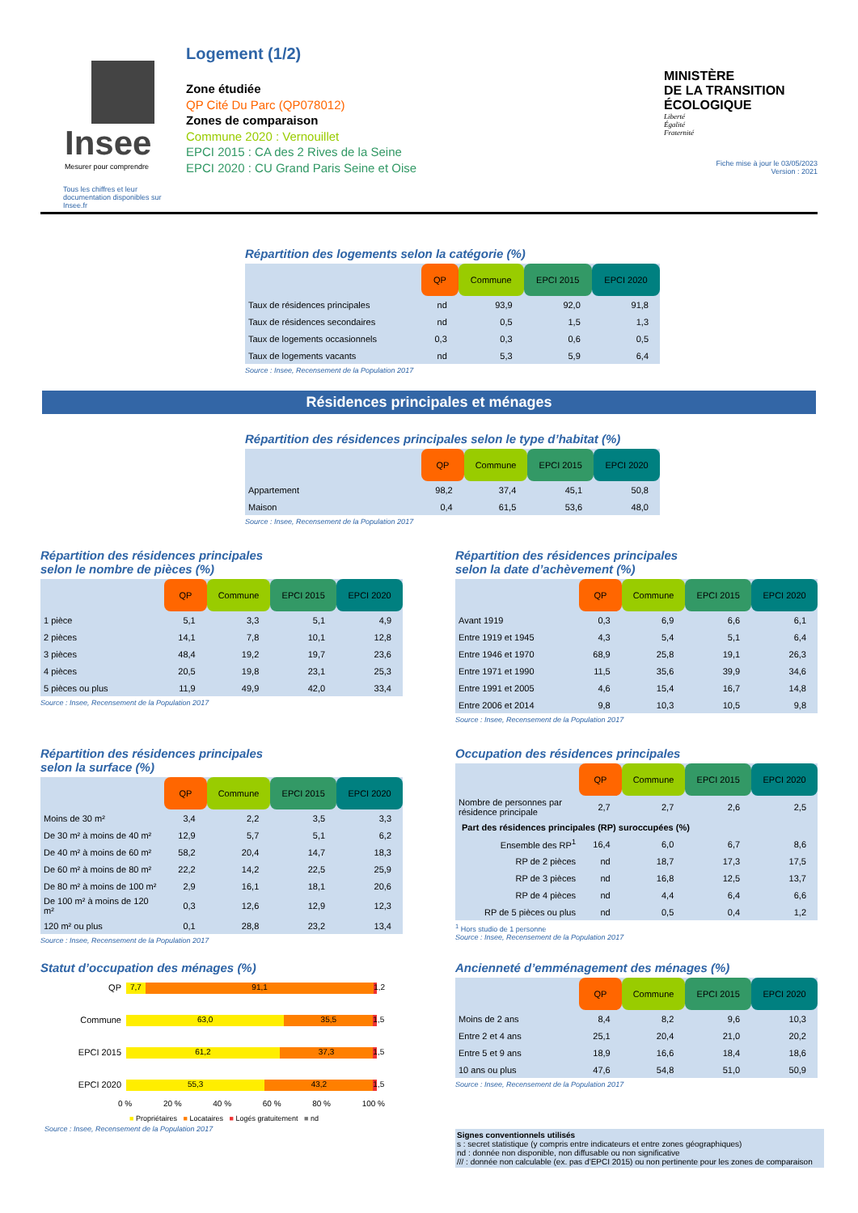Insee
Mesurer pour comprendre
Tous les chiffres et leur documentation disponibles sur Insee.fr
Logement (1/2)
Zone étudiée
QP Cité Du Parc (QP078012)
Zones de comparaison
Commune 2020 : Vernouillet
EPCI 2015 : CA des 2 Rives de la Seine
EPCI 2020 : CU Grand Paris Seine et Oise
MINISTÈRE
DE LA TRANSITION
ÉCOLOGIQUE
Liberté
Égalité
Fraternité
Fiche mise à jour le 03/05/2023
Version : 2021
Répartition des logements selon la catégorie (%)
| | QP | Commune | EPCI 2015 | EPCI 2020 |
| --- | --- | --- | --- | --- |
| Taux de résidences principales | nd | 93,9 | 92,0 | 91,8 |
| Taux de résidences secondaires | nd | 0,5 | 1,5 | 1,3 |
| Taux de logements occasionnels | 0,3 | 0,3 | 0,6 | 0,5 |
| Taux de logements vacants | nd | 5,3 | 5,9 | 6,4 |
Source : Insee, Recensement de la Population 2017
Résidences principales et ménages
Répartition des résidences principales selon le type d’habitat (%)
| | QP | Commune | EPCI 2015 | EPCI 2020 |
| --- | --- | --- | --- | --- |
| Appartement | 98,2 | 37,4 | 45,1 | 50,8 |
| Maison | 0,4 | 61,5 | 53,6 | 48,0 |
Source : Insee, Recensement de la Population 2017
Répartition des résidences principales
selon le nombre de pièces (%)
| | QP | Commune | EPCI 2015 | EPCI 2020 |
| --- | --- | --- | --- | --- |
| 1 pièce | 5,1 | 3,3 | 5,1 | 4,9 |
| 2 pièces | 14,1 | 7,8 | 10,1 | 12,8 |
| 3 pièces | 48,4 | 19,2 | 19,7 | 23,6 |
| 4 pièces | 20,5 | 19,8 | 23,1 | 25,3 |
| 5 pièces ou plus | 11,9 | 49,9 | 42,0 | 33,4 |
Source : Insee, Recensement de la Population 2017
Répartition des résidences principales
selon la date d’achèvement (%)
| | QP | Commune | EPCI 2015 | EPCI 2020 |
| --- | --- | --- | --- | --- |
| Avant 1919 | 0,3 | 6,9 | 6,6 | 6,1 |
| Entre 1919 et 1945 | 4,3 | 5,4 | 5,1 | 6,4 |
| Entre 1946 et 1970 | 68,9 | 25,8 | 19,1 | 26,3 |
| Entre 1971 et 1990 | 11,5 | 35,6 | 39,9 | 34,6 |
| Entre 1991 et 2005 | 4,6 | 15,4 | 16,7 | 14,8 |
| Entre 2006 et 2014 | 9,8 | 10,3 | 10,5 | 9,8 |
Source : Insee, Recensement de la Population 2017
Répartition des résidences principales
selon la surface (%)
| | QP | Commune | EPCI 2015 | EPCI 2020 |
| --- | --- | --- | --- | --- |
| Moins de 30 m² | 3,4 | 2,2 | 3,5 | 3,3 |
| De 30 m² à moins de 40 m² | 12,9 | 5,7 | 5,1 | 6,2 |
| De 40 m² à moins de 60 m² | 58,2 | 20,4 | 14,7 | 18,3 |
| De 60 m² à moins de 80 m² | 22,2 | 14,2 | 22,5 | 25,9 |
| De 80 m² à moins de 100 m² | 2,9 | 16,1 | 18,1 | 20,6 |
| De 100 m² à moins de 120 m² | 0,3 | 12,6 | 12,9 | 12,3 |
| 120 m² ou plus | 0,1 | 28,8 | 23,2 | 13,4 |
Source : Insee, Recensement de la Population 2017
Occupation des résidences principales
| | QP | Commune | EPCI 2015 | EPCI 2020 |
| --- | --- | --- | --- | --- |
| Nombre de personnes par résidence principale | 2,7 | 2,7 | 2,6 | 2,5 |
| Part des résidences principales (RP) suroccupées (%) | | | | |
| Ensemble des RP<sup>1</sup> | 16,4 | 6,0 | 6,7 | 8,6 |
| RP de 2 pièces | nd | 18,7 | 17,3 | 17,5 |
| RP de 3 pièces | nd | 16,8 | 12,5 | 13,7 |
| RP de 4 pièces | nd | 4,4 | 6,4 | 6,6 |
| RP de 5 pièces ou plus | nd | 0,5 | 0,4 | 1,2 |
<sup>1</sup> Hors studio de 1 personne
Source : Insee, Recensement de la Population 2017
Statut d’occupation des ménages (%)
QP
7,7 91,1 1,2
Commune
63,0 35,5 1,5
EPCI 2015
61,2 37,3 1,5
EPCI 2020
55,3 43,2 1,5
0 % 20 % 40 % 60 % 80 % 100 %
■ Propriétaires ■ Locataires ■ Logés gratuitement ■ nd
Source : Insee, Recensement de la Population 2017
Ancienneté d’emménagement des ménages (%)
| | QP | Commune | EPCI 2015 | EPCI 2020 |
| --- | --- | --- | --- | --- |
| Moins de 2 ans | 8,4 | 8,2 | 9,6 | 10,3 |
| Entre 2 et 4 ans | 25,1 | 20,4 | 21,0 | 20,2 |
| Entre 5 et 9 ans | 18,9 | 16,6 | 18,4 | 18,6 |
| 10 ans ou plus | 47,6 | 54,8 | 51,0 | 50,9 |
Source : Insee, Recensement de la Population 2017
Signes conventionnels utilisés
s : secret statistique (y compris entre indicateurs et entre zones géographiques)
nd : donnée non disponible, non diffusable ou non significative
/// : donnée non calculable (ex. pas d’EPCI 2015) ou non pertinente pour les zones de comparaison